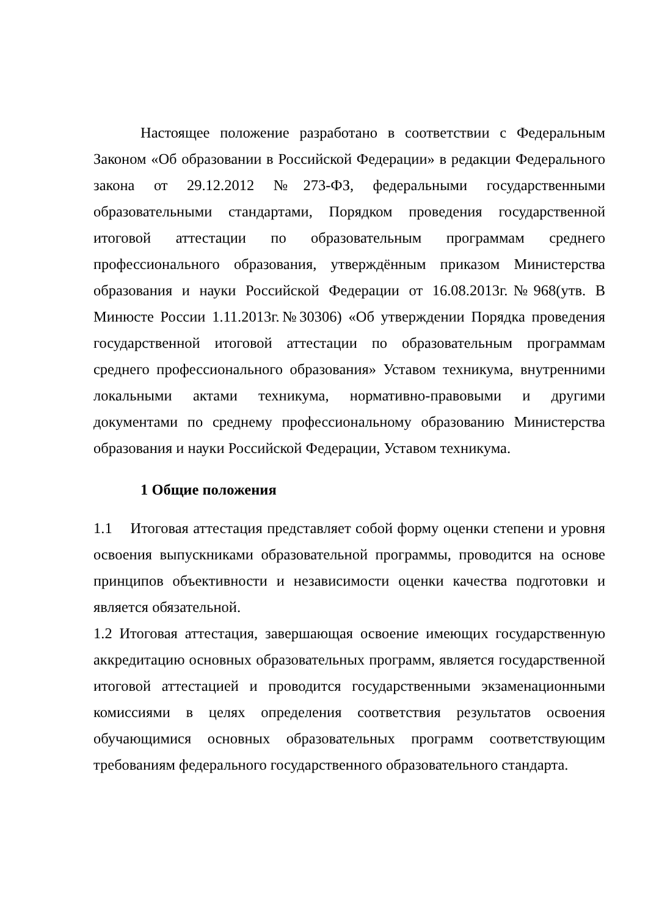Настоящее положение разработано в соответствии с Федеральным Законом «Об образовании в Российской Федерации» в редакции Федерального закона от 29.12.2012 №273-ФЗ, федеральными государственными образовательными стандартами, Порядком проведения государственной итоговой аттестации по образовательным программам среднего профессионального образования, утверждённым приказом Министерства образования и науки Российской Федерации от 16.08.2013г.№968(утв. В Минюсте России 1.11.2013г.№30306) «Об утверждении Порядка проведения государственной итоговой аттестации по образовательным программам среднего профессионального образования» Уставом техникума, внутренними локальными актами техникума, нормативно-правовыми и другими документами по среднему профессиональному образованию Министерства образования и науки Российской Федерации, Уставом техникума.
1 Общие положения
1.1 Итоговая аттестация представляет собой форму оценки степени и уровня освоения выпускниками образовательной программы, проводится на основе принципов объективности и независимости оценки качества подготовки и является обязательной.
1.2 Итоговая аттестация, завершающая освоение имеющих государственную аккредитацию основных образовательных программ, является государственной итоговой аттестацией и проводится государственными экзаменационными комиссиями в целях определения соответствия результатов освоения обучающимися основных образовательных программ соответствующим требованиям федерального государственного образовательного стандарта.